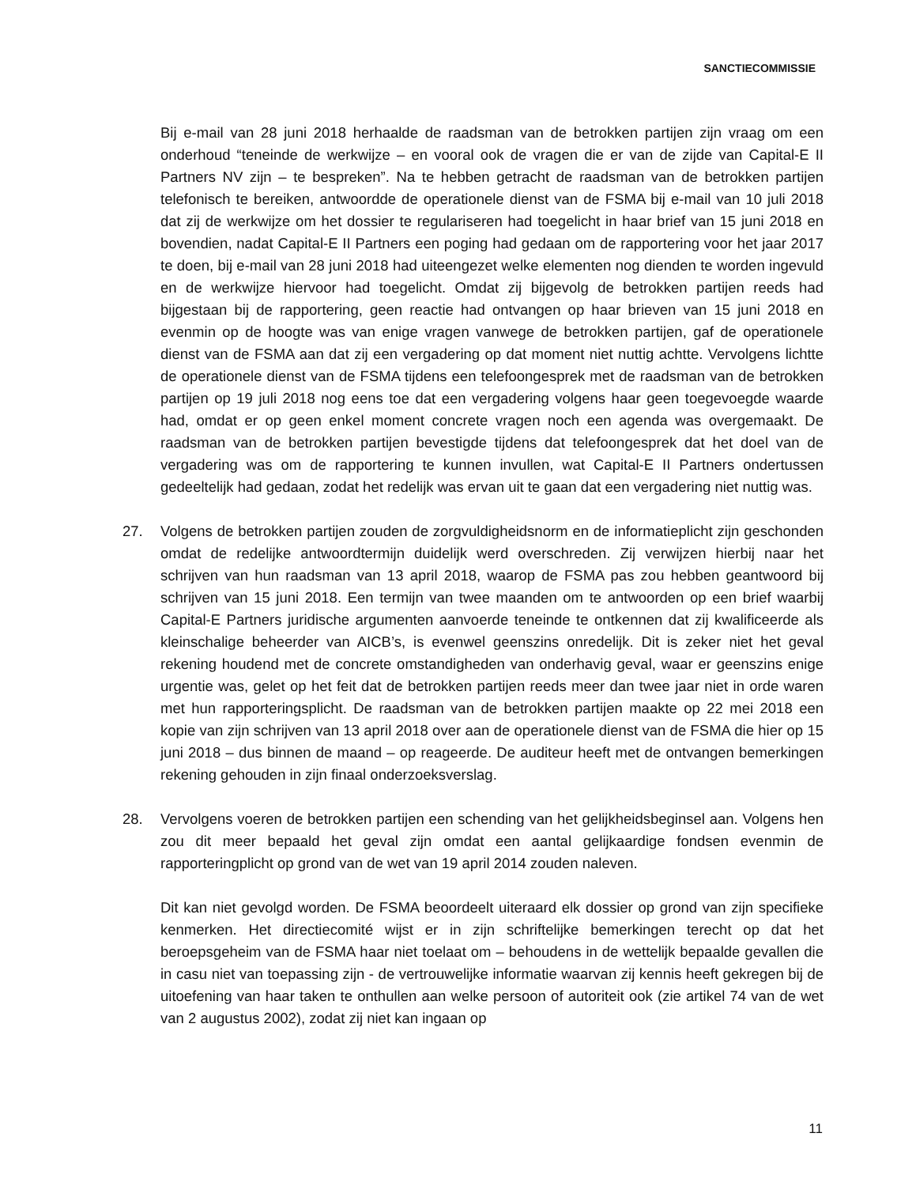SANCTIECOMMISSIE
Bij e-mail van 28 juni 2018 herhaalde de raadsman van de betrokken partijen zijn vraag om een onderhoud “teneinde de werkwijze – en vooral ook de vragen die er van de zijde van Capital-E II Partners NV zijn – te bespreken”. Na te hebben getracht de raadsman van de betrokken partijen telefonisch te bereiken, antwoordde de operationele dienst van de FSMA bij e-mail van 10 juli 2018 dat zij de werkwijze om het dossier te regulariseren had toegelicht in haar brief van 15 juni 2018 en bovendien, nadat Capital-E II Partners een poging had gedaan om de rapportering voor het jaar 2017 te doen, bij e-mail van 28 juni 2018 had uiteengezet welke elementen nog dienden te worden ingevuld en de werkwijze hiervoor had toegelicht. Omdat zij bijgevolg de betrokken partijen reeds had bijgestaan bij de rapportering, geen reactie had ontvangen op haar brieven van 15 juni 2018 en evenmin op de hoogte was van enige vragen vanwege de betrokken partijen, gaf de operationele dienst van de FSMA aan dat zij een vergadering op dat moment niet nuttig achtte. Vervolgens lichtte de operationele dienst van de FSMA tijdens een telefoongesprek met de raadsman van de betrokken partijen op 19 juli 2018 nog eens toe dat een vergadering volgens haar geen toegevoegde waarde had, omdat er op geen enkel moment concrete vragen noch een agenda was overgemaakt. De raadsman van de betrokken partijen bevestigde tijdens dat telefoongesprek dat het doel van de vergadering was om de rapportering te kunnen invullen, wat Capital-E II Partners ondertussen gedeeltelijk had gedaan, zodat het redelijk was ervan uit te gaan dat een vergadering niet nuttig was.
27. Volgens de betrokken partijen zouden de zorgvuldigheidsnorm en de informatieplicht zijn geschonden omdat de redelijke antwoordtermijn duidelijk werd overschreden. Zij verwijzen hierbij naar het schrijven van hun raadsman van 13 april 2018, waarop de FSMA pas zou hebben geantwoord bij schrijven van 15 juni 2018. Een termijn van twee maanden om te antwoorden op een brief waarbij Capital-E Partners juridische argumenten aanvoerde teneinde te ontkennen dat zij kwalificeerde als kleinschalige beheerder van AICB’s, is evenwel geenszins onredelijk. Dit is zeker niet het geval rekening houdend met de concrete omstandigheden van onderhavig geval, waar er geenszins enige urgentie was, gelet op het feit dat de betrokken partijen reeds meer dan twee jaar niet in orde waren met hun rapporteringsplicht. De raadsman van de betrokken partijen maakte op 22 mei 2018 een kopie van zijn schrijven van 13 april 2018 over aan de operationele dienst van de FSMA die hier op 15 juni 2018 – dus binnen de maand – op reageerde. De auditeur heeft met de ontvangen bemerkingen rekening gehouden in zijn finaal onderzoeksverslag.
28. Vervolgens voeren de betrokken partijen een schending van het gelijkheidsbeginsel aan. Volgens hen zou dit meer bepaald het geval zijn omdat een aantal gelijkaardige fondsen evenmin de rapporteringplicht op grond van de wet van 19 april 2014 zouden naleven.
Dit kan niet gevolgd worden. De FSMA beoordeelt uiteraard elk dossier op grond van zijn specifieke kenmerken. Het directiecomité wijst er in zijn schriftelijke bemerkingen terecht op dat het beroepsgeheim van de FSMA haar niet toelaat om – behoudens in de wettelijk bepaalde gevallen die in casu niet van toepassing zijn - de vertrouwelijke informatie waarvan zij kennis heeft gekregen bij de uitoefening van haar taken te onthullen aan welke persoon of autoriteit ook (zie artikel 74 van de wet van 2 augustus 2002), zodat zij niet kan ingaan op
11